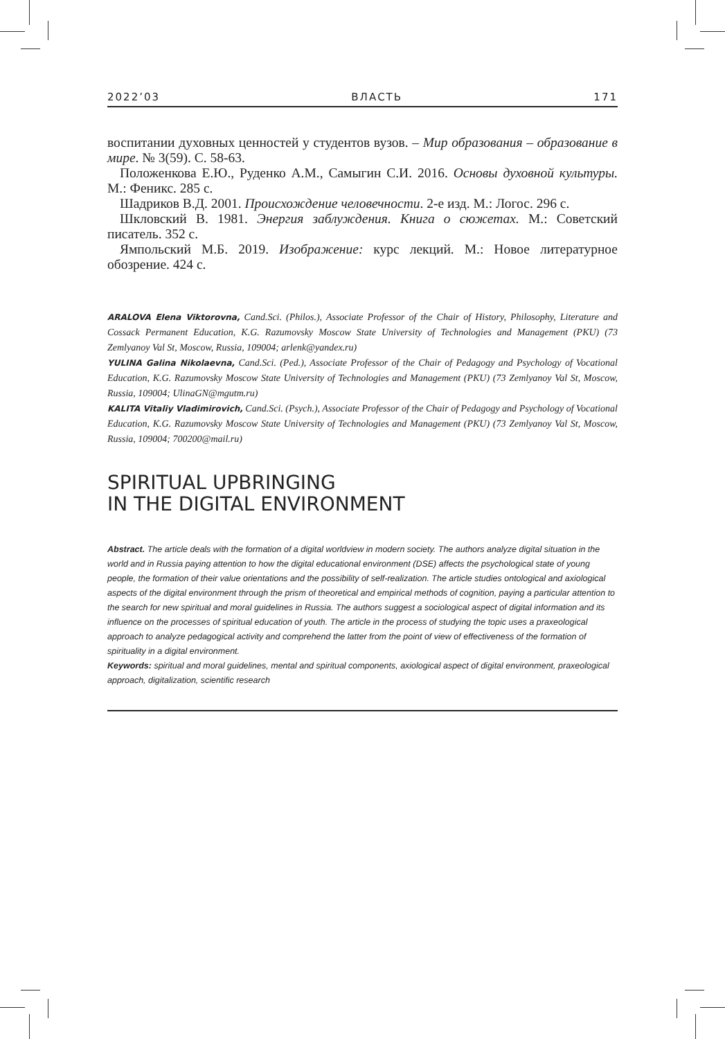2022’03 ВЛАСТЬ 171
воспитании духовных ценностей у студентов вузов. – Мир образования – образование в мире. № 3(59). С. 58-63.
Положенкова Е.Ю., Руденко А.М., Самыгин С.И. 2016. Основы духовной культуры. М.: Феникс. 285 с.
Шадриков В.Д. 2001. Происхождение человечности. 2-е изд. М.: Логос. 296 с.
Шкловский В. 1981. Энергия заблуждения. Книга о сюжетах. М.: Советский писатель. 352 с.
Ямпольский М.Б. 2019. Изображение: курс лекций. М.: Новое литературное обозрение. 424 с.
ARALOVA Elena Viktorovna, Cand.Sci. (Philos.), Associate Professor of the Chair of History, Philosophy, Literature and Cossack Permanent Education, K.G. Razumovsky Moscow State University of Technologies and Management (PKU) (73 Zemlyanoy Val St, Moscow, Russia, 109004; arlenk@yandex.ru)
YULINA Galina Nikolaevna, Cand.Sci. (Ped.), Associate Professor of the Chair of Pedagogy and Psychology of Vocational Education, K.G. Razumovsky Moscow State University of Technologies and Management (PKU) (73 Zemlyanoy Val St, Moscow, Russia, 109004; UlinaGN@mgutm.ru)
KALITA Vitaliy Vladimirovich, Cand.Sci. (Psych.), Associate Professor of the Chair of Pedagogy and Psychology of Vocational Education, K.G. Razumovsky Moscow State University of Technologies and Management (PKU) (73 Zemlyanoy Val St, Moscow, Russia, 109004; 700200@mail.ru)
SPIRITUAL UPBRINGING
IN THE DIGITAL ENVIRONMENT
Abstract. The article deals with the formation of a digital worldview in modern society. The authors analyze digital situation in the world and in Russia paying attention to how the digital educational environment (DSE) affects the psychological state of young people, the formation of their value orientations and the possibility of self-realization. The article studies ontological and axiological aspects of the digital environment through the prism of theoretical and empirical methods of cognition, paying a particular attention to the search for new spiritual and moral guidelines in Russia. The authors suggest a sociological aspect of digital information and its influence on the processes of spiritual education of youth. The article in the process of studying the topic uses a praxeological approach to analyze pedagogical activity and comprehend the latter from the point of view of effectiveness of the formation of spirituality in a digital environment.
Keywords: spiritual and moral guidelines, mental and spiritual components, axiological aspect of digital environment, praxeological approach, digitalization, scientific research